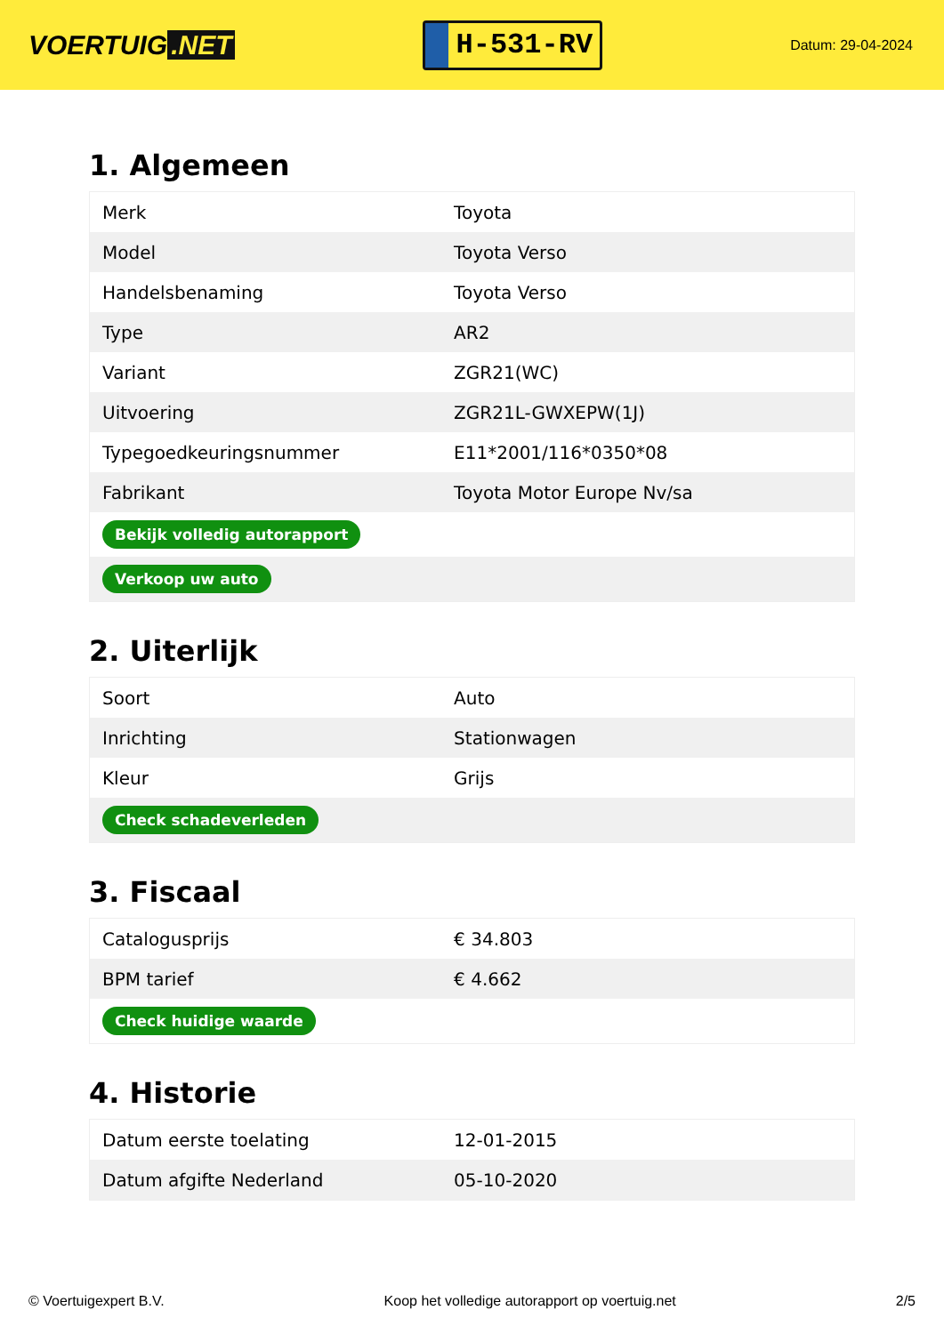VOERTUIG.NET
H-531-RV
Datum: 29-04-2024
1. Algemeen
| Merk | Toyota |
| Model | Toyota Verso |
| Handelsbenaming | Toyota Verso |
| Type | AR2 |
| Variant | ZGR21(WC) |
| Uitvoering | ZGR21L-GWXEPW(1J) |
| Typegoedkeuringsnummer | E11*2001/116*0350*08 |
| Fabrikant | Toyota Motor Europe Nv/sa |
| Bekijk volledig autorapport | |
| Verkoop uw auto | |
2. Uiterlijk
| Soort | Auto |
| Inrichting | Stationwagen |
| Kleur | Grijs |
| Check schadeverleden | |
3. Fiscaal
| Catalogusprijs | € 34.803 |
| BPM tarief | € 4.662 |
| Check huidige waarde | |
4. Historie
| Datum eerste toelating | 12-01-2015 |
| Datum afgifte Nederland | 05-10-2020 |
© Voertuigexpert B.V. Koop het volledige autorapport op voertuig.net 2/5